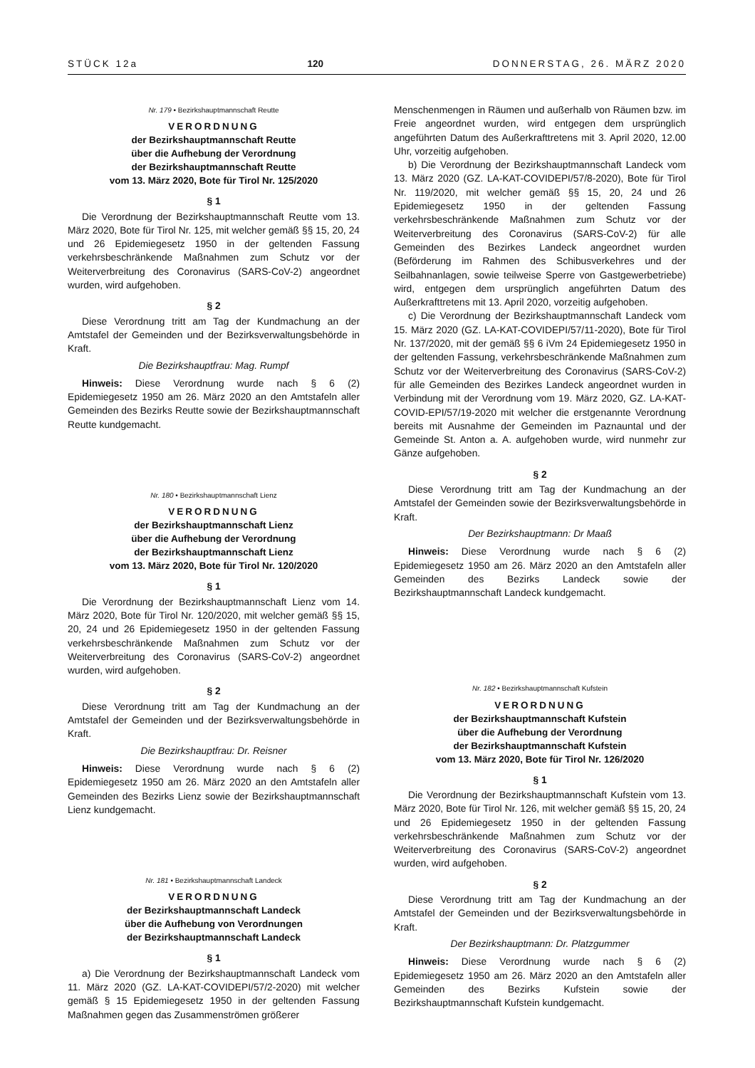STÜCK 12a 120 DONNERSTAG, 26. MÄRZ 2020
Nr. 179 • Bezirkshauptmannschaft Reutte
VERORDNUNG
der Bezirkshauptmannschaft Reutte
über die Aufhebung der Verordnung
der Bezirkshauptmannschaft Reutte
vom 13. März 2020, Bote für Tirol Nr. 125/2020
§ 1
Die Verordnung der Bezirkshauptmannschaft Reutte vom 13. März 2020, Bote für Tirol Nr. 125, mit welcher gemäß §§ 15, 20, 24 und 26 Epidemiegesetz 1950 in der geltenden Fassung verkehrsbeschränkende Maßnahmen zum Schutz vor der Weiterverbreitung des Coronavirus (SARS-CoV-2) angeordnet wurden, wird aufgehoben.
§ 2
Diese Verordnung tritt am Tag der Kundmachung an der Amtstafel der Gemeinden und der Bezirksverwaltungsbehörde in Kraft.
Die Bezirkshauptfrau: Mag. Rumpf
Hinweis: Diese Verordnung wurde nach § 6 (2) Epidemiegesetz 1950 am 26. März 2020 an den Amtstafeln aller Gemeinden des Bezirks Reutte sowie der Bezirkshauptmannschaft Reutte kundgemacht.
Nr. 180 • Bezirkshauptmannschaft Lienz
VERORDNUNG
der Bezirkshauptmannschaft Lienz
über die Aufhebung der Verordnung
der Bezirkshauptmannschaft Lienz
vom 13. März 2020, Bote für Tirol Nr. 120/2020
§ 1
Die Verordnung der Bezirkshauptmannschaft Lienz vom 14. März 2020, Bote für Tirol Nr. 120/2020, mit welcher gemäß §§ 15, 20, 24 und 26 Epidemiegesetz 1950 in der geltenden Fassung verkehrsbeschränkende Maßnahmen zum Schutz vor der Weiterverbreitung des Coronavirus (SARS-CoV-2) angeordnet wurden, wird aufgehoben.
§ 2
Diese Verordnung tritt am Tag der Kundmachung an der Amtstafel der Gemeinden und der Bezirksverwaltungsbehörde in Kraft.
Die Bezirkshauptfrau: Dr. Reisner
Hinweis: Diese Verordnung wurde nach § 6 (2) Epidemiegesetz 1950 am 26. März 2020 an den Amtstafeln aller Gemeinden des Bezirks Lienz sowie der Bezirkshauptmannschaft Lienz kundgemacht.
Nr. 181 • Bezirkshauptmannschaft Landeck
VERORDNUNG
der Bezirkshauptmannschaft Landeck
über die Aufhebung von Verordnungen
der Bezirkshauptmannschaft Landeck
§ 1
a) Die Verordnung der Bezirkshauptmannschaft Landeck vom 11. März 2020 (GZ. LA-KAT-COVIDEPI/57/2-2020) mit welcher gemäß § 15 Epidemiegesetz 1950 in der geltenden Fassung Maßnahmen gegen das Zusammenströmen größerer
Menschenmengen in Räumen und außerhalb von Räumen bzw. im Freie angeordnet wurden, wird entgegen dem ursprünglich angeführten Datum des Außerkrafttretens mit 3. April 2020, 12.00 Uhr, vorzeitig aufgehoben.
b) Die Verordnung der Bezirkshauptmannschaft Landeck vom 13. März 2020 (GZ. LA-KAT-COVIDEPI/57/8-2020), Bote für Tirol Nr. 119/2020, mit welcher gemäß §§ 15, 20, 24 und 26 Epidemiegesetz 1950 in der geltenden Fassung verkehrsbeschränkende Maßnahmen zum Schutz vor der Weiterverbreitung des Coronavirus (SARS-CoV-2) für alle Gemeinden des Bezirkes Landeck angeordnet wurden (Beförderung im Rahmen des Schibusverkehres und der Seilbahnanlagen, sowie teilweise Sperre von Gastgewerbetriebe) wird, entgegen dem ursprünglich angeführten Datum des Außerkrafttretens mit 13. April 2020, vorzeitig aufgehoben.
c) Die Verordnung der Bezirkshauptmannschaft Landeck vom 15. März 2020 (GZ. LA-KAT-COVIDEPI/57/11-2020), Bote für Tirol Nr. 137/2020, mit der gemäß §§ 6 iVm 24 Epidemiegesetz 1950 in der geltenden Fassung, verkehrsbeschränkende Maßnahmen zum Schutz vor der Weiterverbreitung des Coronavirus (SARS-CoV-2) für alle Gemeinden des Bezirkes Landeck angeordnet wurden in Verbindung mit der Verordnung vom 19. März 2020, GZ. LA-KAT-COVID-EPI/57/19-2020 mit welcher die erstgenannte Verordnung bereits mit Ausnahme der Gemeinden im Paznauntal und der Gemeinde St. Anton a. A. aufgehoben wurde, wird nunmehr zur Gänze aufgehoben.
§ 2
Diese Verordnung tritt am Tag der Kundmachung an der Amtstafel der Gemeinden sowie der Bezirksverwaltungsbehörde in Kraft.
Der Bezirkshauptmann: Dr Maaß
Hinweis: Diese Verordnung wurde nach § 6 (2) Epidemiegesetz 1950 am 26. März 2020 an den Amtstafeln aller Gemeinden des Bezirks Landeck sowie der Bezirkshauptmannschaft Landeck kundgemacht.
Nr. 182 • Bezirkshauptmannschaft Kufstein
VERORDNUNG
der Bezirkshauptmannschaft Kufstein
über die Aufhebung der Verordnung
der Bezirkshauptmannschaft Kufstein
vom 13. März 2020, Bote für Tirol Nr. 126/2020
§ 1
Die Verordnung der Bezirkshauptmannschaft Kufstein vom 13. März 2020, Bote für Tirol Nr. 126, mit welcher gemäß §§ 15, 20, 24 und 26 Epidemiegesetz 1950 in der geltenden Fassung verkehrsbeschränkende Maßnahmen zum Schutz vor der Weiterverbreitung des Coronavirus (SARS-CoV-2) angeordnet wurden, wird aufgehoben.
§ 2
Diese Verordnung tritt am Tag der Kundmachung an der Amtstafel der Gemeinden und der Bezirksverwaltungsbehörde in Kraft.
Der Bezirkshauptmann: Dr. Platzgummer
Hinweis: Diese Verordnung wurde nach § 6 (2) Epidemiegesetz 1950 am 26. März 2020 an den Amtstafeln aller Gemeinden des Bezirks Kufstein sowie der Bezirkshauptmannschaft Kufstein kundgemacht.